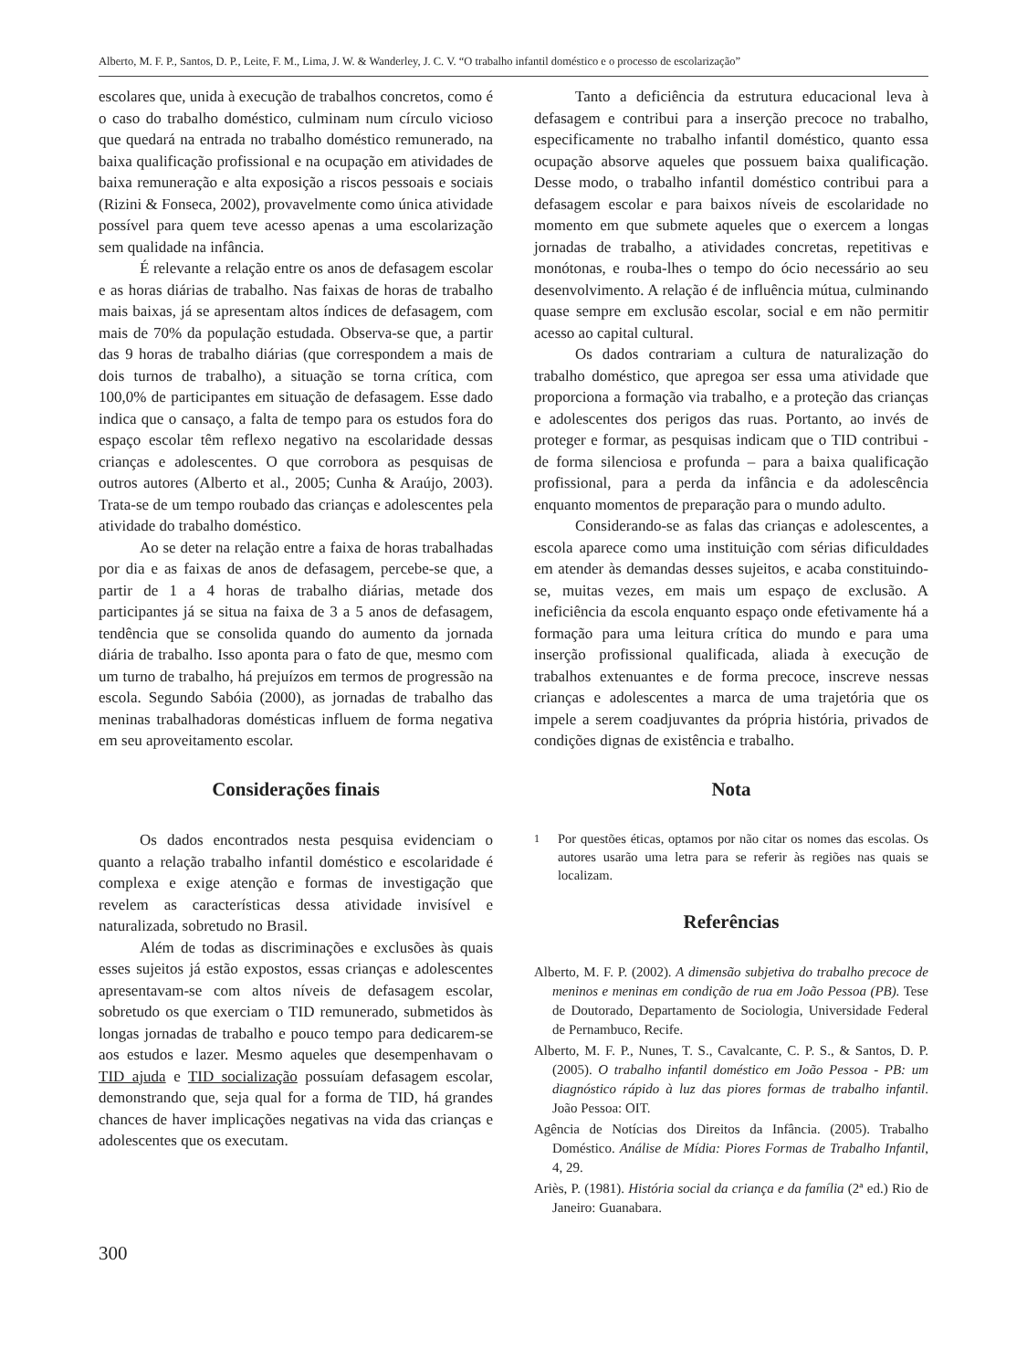Alberto, M. F. P., Santos, D. P., Leite, F. M., Lima, J. W. & Wanderley, J. C. V. “O trabalho infantil doméstico e o processo de escolarização”
escolares que, unida à execução de trabalhos concretos, como é o caso do trabalho doméstico, culminam num círculo vicioso que quedará na entrada no trabalho doméstico remunerado, na baixa qualificação profissional e na ocupação em atividades de baixa remuneração e alta exposição a riscos pessoais e sociais (Rizini & Fonseca, 2002), provavelmente como única atividade possível para quem teve acesso apenas a uma escolarização sem qualidade na infância.
É relevante a relação entre os anos de defasagem escolar e as horas diárias de trabalho. Nas faixas de horas de trabalho mais baixas, já se apresentam altos índices de defasagem, com mais de 70% da população estudada. Observa-se que, a partir das 9 horas de trabalho diárias (que correspondem a mais de dois turnos de trabalho), a situação se torna crítica, com 100,0% de participantes em situação de defasagem. Esse dado indica que o cansaço, a falta de tempo para os estudos fora do espaço escolar têm reflexo negativo na escolaridade dessas crianças e adolescentes. O que corrobora as pesquisas de outros autores (Alberto et al., 2005; Cunha & Araújo, 2003). Trata-se de um tempo roubado das crianças e adolescentes pela atividade do trabalho doméstico.
Ao se deter na relação entre a faixa de horas trabalhadas por dia e as faixas de anos de defasagem, percebe-se que, a partir de 1 a 4 horas de trabalho diárias, metade dos participantes já se situa na faixa de 3 a 5 anos de defasagem, tendência que se consolida quando do aumento da jornada diária de trabalho. Isso aponta para o fato de que, mesmo com um turno de trabalho, há prejuízos em termos de progressão na escola. Segundo Sabóia (2000), as jornadas de trabalho das meninas trabalhadoras domésticas influem de forma negativa em seu aproveitamento escolar.
Considerações finais
Os dados encontrados nesta pesquisa evidenciam o quanto a relação trabalho infantil doméstico e escolaridade é complexa e exige atenção e formas de investigação que revelem as características dessa atividade invisível e naturalizada, sobretudo no Brasil.
Além de todas as discriminações e exclusões às quais esses sujeitos já estão expostos, essas crianças e adolescentes apresentavam-se com altos níveis de defasagem escolar, sobretudo os que exerciam o TID remunerado, submetidos às longas jornadas de trabalho e pouco tempo para dedicarem-se aos estudos e lazer. Mesmo aqueles que desempenhavam o TID ajuda e TID socialização possuíam defasagem escolar, demonstrando que, seja qual for a forma de TID, há grandes chances de haver implicações negativas na vida das crianças e adolescentes que os executam.
Tanto a deficiência da estrutura educacional leva à defasagem e contribui para a inserção precoce no trabalho, especificamente no trabalho infantil doméstico, quanto essa ocupação absorve aqueles que possuem baixa qualificação. Desse modo, o trabalho infantil doméstico contribui para a defasagem escolar e para baixos níveis de escolaridade no momento em que submete aqueles que o exercem a longas jornadas de trabalho, a atividades concretas, repetitivas e monótonas, e rouba-lhes o tempo do ócio necessário ao seu desenvolvimento. A relação é de influência mútua, culminando quase sempre em exclusão escolar, social e em não permitir acesso ao capital cultural.
Os dados contrariam a cultura de naturalização do trabalho doméstico, que apregoa ser essa uma atividade que proporciona a formação via trabalho, e a proteção das crianças e adolescentes dos perigos das ruas. Portanto, ao invés de proteger e formar, as pesquisas indicam que o TID contribui - de forma silenciosa e profunda – para a baixa qualificação profissional, para a perda da infância e da adolescência enquanto momentos de preparação para o mundo adulto.
Considerando-se as falas das crianças e adolescentes, a escola aparece como uma instituição com sérias dificuldades em atender às demandas desses sujeitos, e acaba constituindo-se, muitas vezes, em mais um espaço de exclusão. A ineficiência da escola enquanto espaço onde efetivamente há a formação para uma leitura crítica do mundo e para uma inserção profissional qualificada, aliada à execução de trabalhos extenuantes e de forma precoce, inscreve nessas crianças e adolescentes a marca de uma trajetória que os impele a serem coadjuvantes da própria história, privados de condições dignas de existência e trabalho.
Nota
<sup>1</sup> Por questões éticas, optamos por não citar os nomes das escolas. Os autores usarão uma letra para se referir às regiões nas quais se localizam.
Referências
Alberto, M. F. P. (2002). A dimensão subjetiva do trabalho precoce de meninos e meninas em condição de rua em João Pessoa (PB). Tese de Doutorado, Departamento de Sociologia, Universidade Federal de Pernambuco, Recife.
Alberto, M. F. P., Nunes, T. S., Cavalcante, C. P. S., & Santos, D. P. (2005). O trabalho infantil doméstico em João Pessoa - PB: um diagnóstico rápido à luz das piores formas de trabalho infantil. João Pessoa: OIT.
Agência de Notícias dos Direitos da Infância. (2005). Trabalho Doméstico. Análise de Mídia: Piores Formas de Trabalho Infantil, 4, 29.
Ariès, P. (1981). História social da criança e da família (2ª ed.) Rio de Janeiro: Guanabara.
300